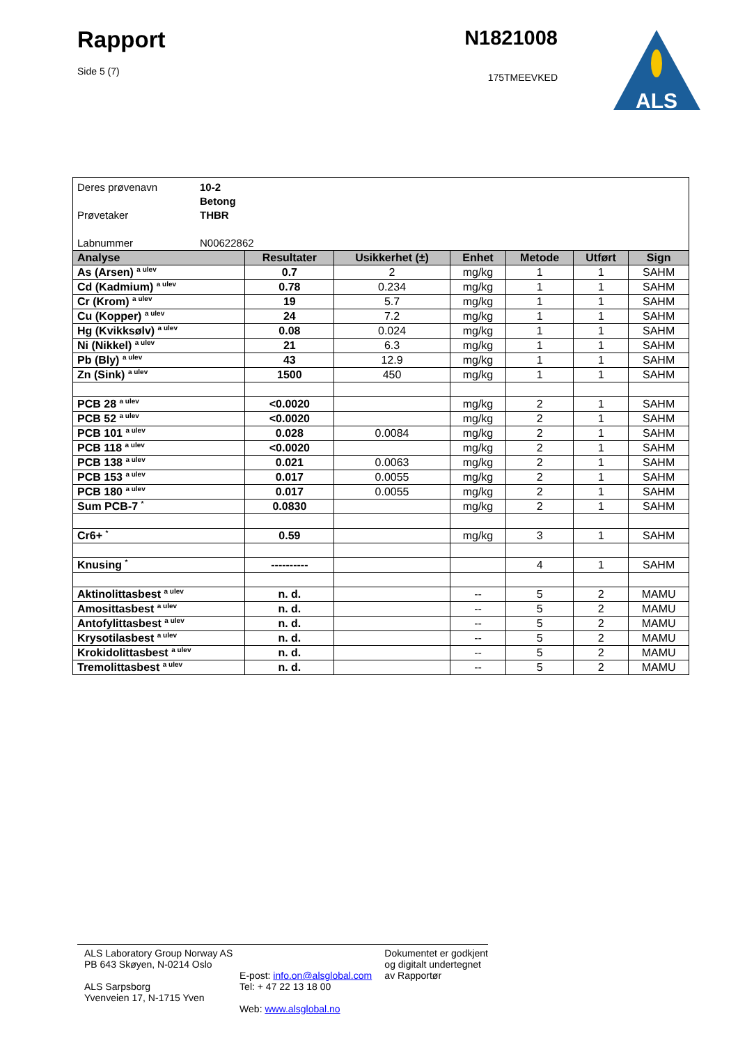Rapport
Side 5 (7)
N1821008
175TMEEVKED
ALS
Deres prøvenavn 10-2
Betong
Prøvetaker THBR
Labnummer N00622862
| Analyse | Resultater | Usikkerhet (±) | Enhet | Metode | Utført | Sign |
| --- | --- | --- | --- | --- | --- | --- |
| As (Arsen) <sup>a ulev</sup> | 0.7 | 2 | mg/kg | 1 | 1 | SAHM |
| Cd (Kadmium) <sup>a ulev</sup> | 0.78 | 0.234 | mg/kg | 1 | 1 | SAHM |
| Cr (Krom) <sup>a ulev</sup> | 19 | 5.7 | mg/kg | 1 | 1 | SAHM |
| Cu (Kopper) <sup>a ulev</sup> | 24 | 7.2 | mg/kg | 1 | 1 | SAHM |
| Hg (Kvikksølv) <sup>a ulev</sup> | 0.08 | 0.024 | mg/kg | 1 | 1 | SAHM |
| Ni (Nikkel) <sup>a ulev</sup> | 21 | 6.3 | mg/kg | 1 | 1 | SAHM |
| Pb (Bly) <sup>a ulev</sup> | 43 | 12.9 | mg/kg | 1 | 1 | SAHM |
| Zn (Sink) <sup>a ulev</sup> | 1500 | 450 | mg/kg | 1 | 1 | SAHM |
| PCB 28 <sup>a ulev</sup> | <0.0020 | | mg/kg | 2 | 1 | SAHM |
| PCB 52 <sup>a ulev</sup> | <0.0020 | | mg/kg | 2 | 1 | SAHM |
| PCB 101 <sup>a ulev</sup> | 0.028 | 0.0084 | mg/kg | 2 | 1 | SAHM |
| PCB 118 <sup>a ulev</sup> | <0.0020 | | mg/kg | 2 | 1 | SAHM |
| PCB 138 <sup>a ulev</sup> | 0.021 | 0.0063 | mg/kg | 2 | 1 | SAHM |
| PCB 153 <sup>a ulev</sup> | 0.017 | 0.0055 | mg/kg | 2 | 1 | SAHM |
| PCB 180 <sup>a ulev</sup> | 0.017 | 0.0055 | mg/kg | 2 | 1 | SAHM |
| Sum PCB-7 <sup>*</sup> | 0.0830 | | mg/kg | 2 | 1 | SAHM |
| Cr6+ <sup>*</sup> | 0.59 | | mg/kg | 3 | 1 | SAHM |
| Knusing <sup>*</sup> | ---------- | | | 4 | 1 | SAHM |
| Aktinolittasbest <sup>a ulev</sup> | n. d. | | -- | 5 | 2 | MAMU |
| Amosittasbest <sup>a ulev</sup> | n. d. | | -- | 5 | 2 | MAMU |
| Antofylittasbest <sup>a ulev</sup> | n. d. | | -- | 5 | 2 | MAMU |
| Krysotilasbest <sup>a ulev</sup> | n. d. | | -- | 5 | 2 | MAMU |
| Krokidolittasbest <sup>a ulev</sup> | n. d. | | -- | 5 | 2 | MAMU |
| Tremolittasbest <sup>a ulev</sup> | n. d. | | -- | 5 | 2 | MAMU |
ALS Laboratory Group Norway AS
PB 643 Skøyen, N-0214 Oslo
ALS Sarpsborg
Yvenveien 17, N-1715 Yven
E-post: info.on@alsglobal.com
Tel: + 47 22 13 18 00
Web: www.alsglobal.no
Dokumentet er godkjent
og digitalt undertegnet
av Rapportør